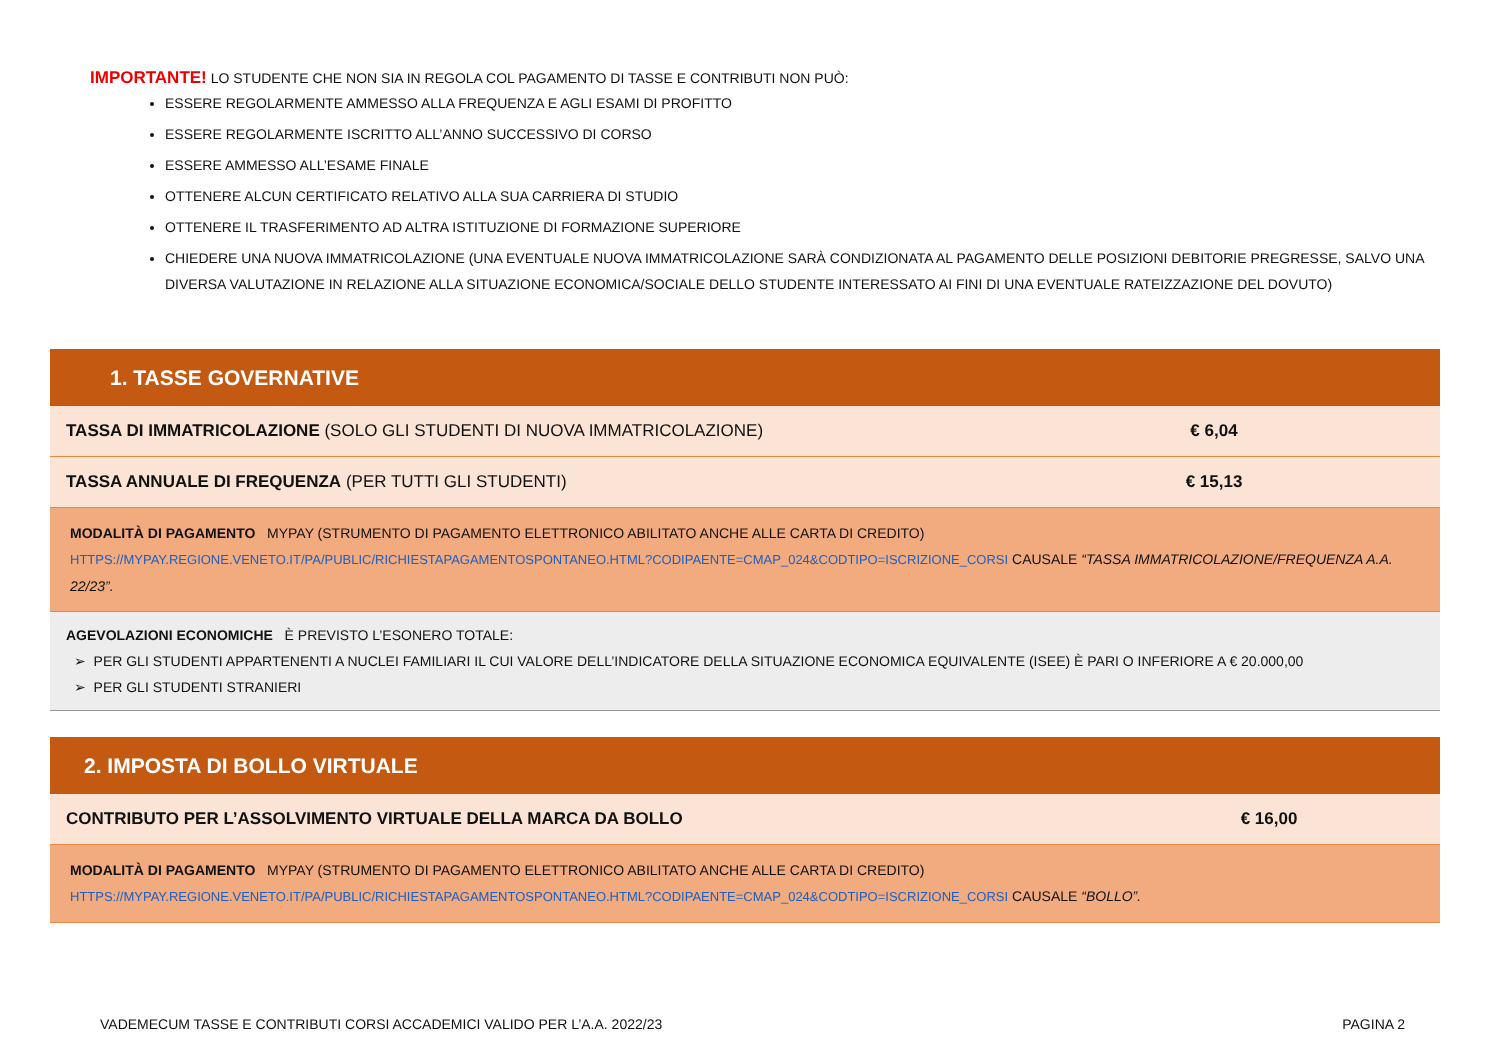IMPORTANTE! LO STUDENTE CHE NON SIA IN REGOLA COL PAGAMENTO DI TASSE E CONTRIBUTI NON PUÒ:
ESSERE REGOLARMENTE AMMESSO ALLA FREQUENZA E AGLI ESAMI DI PROFITTO
ESSERE REGOLARMENTE ISCRITTO ALL’ANNO SUCCESSIVO DI CORSO
ESSERE AMMESSO ALL’ESAME FINALE
OTTENERE ALCUN CERTIFICATO RELATIVO ALLA SUA CARRIERA DI STUDIO
OTTENERE IL TRASFERIMENTO AD ALTRA ISTITUZIONE DI FORMAZIONE SUPERIORE
CHIEDERE UNA NUOVA IMMATRICOLAZIONE (UNA EVENTUALE NUOVA IMMATRICOLAZIONE SARÀ CONDIZIONATA AL PAGAMENTO DELLE POSIZIONI DEBITORIE PREGRESSE, SALVO UNA DIVERSA VALUTAZIONE IN RELAZIONE ALLA SITUAZIONE ECONOMICA/SOCIALE DELLO STUDENTE INTERESSATO AI FINI DI UNA EVENTUALE RATEIZZAZIONE DEL DOVUTO)
| 1. TASSE GOVERNATIVE | |
| TASSA DI IMMATRICOLAZIONE (SOLO GLI STUDENTI DI NUOVA IMMATRICOLAZIONE) | € 6,04 |
| TASSA ANNUALE DI FREQUENZA (PER TUTTI GLI STUDENTI) | € 15,13 |
| MODALITÀ DI PAGAMENTO MYPAY (STRUMENTO DI PAGAMENTO ELETTRONICO ABILITATO ANCHE ALLE CARTA DI CREDITO) HTTPS://MYPAY.REGIONE.VENETO.IT/PA/PUBLIC/RICHIESTAPAGAMENTOSPONTANEO.HTML?CODIPAENTE=CMAP_024&CODTIPO=ISCRIZIONE_CORSI CAUSALE “TASSA IMMATRICOLAZIONE/FREQUENZA A.A. 22/23”. | |
| AGEVOLAZIONI ECONOMICHE È PREVISTO L’ESONERO TOTALE: ➢ PER GLI STUDENTI APPARTENENTI A NUCLEI FAMILIARI IL CUI VALORE DELL’INDICATORE DELLA SITUAZIONE ECONOMICA EQUIVALENTE (ISEE) È PARI O INFERIORE A € 20.000,00 ➢ PER GLI STUDENTI STRANIERI | |
| 2. IMPOSTA DI BOLLO VIRTUALE | |
| CONTRIBUTO PER L’ASSOLVIMENTO VIRTUALE DELLA MARCA DA BOLLO | € 16,00 |
| MODALITÀ DI PAGAMENTO MYPAY (STRUMENTO DI PAGAMENTO ELETTRONICO ABILITATO ANCHE ALLE CARTA DI CREDITO) HTTPS://MYPAY.REGIONE.VENETO.IT/PA/PUBLIC/RICHIESTAPAGAMENTOSPONTANEO.HTML?CODIPAENTE=CMAP_024&CODTIPO=ISCRIZIONE_CORSI CAUSALE “BOLLO”. | |
VADEMECUM TASSE E CONTRIBUTI CORSI ACCADEMICI VALIDO PER L’A.A. 2022/23 PAGINA 2